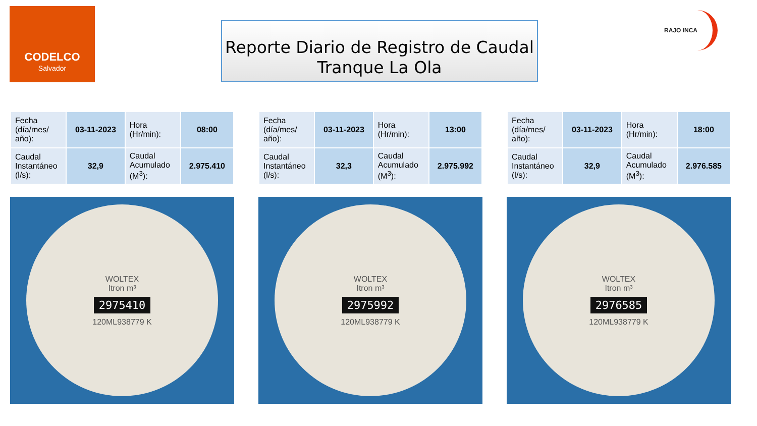CODELCO
Salvador
Reporte Diario de Registro de Caudal
Tranque La Ola
RAJO INCA
| Fecha (día/mes/ año): | 03-11-2023 | Hora (Hr/min): | 08:00 |
| Caudal Instantáneo (l/s): | 32,9 | Caudal Acumulado (M<sup>3</sup>): | 2.975.410 |
WOLTEX
Itron m³
2975410
120ML938779 K
| Fecha (día/mes/ año): | 03-11-2023 | Hora (Hr/min): | 13:00 |
| Caudal Instantáneo (l/s): | 32,3 | Caudal Acumulado (M<sup>3</sup>): | 2.975.992 |
WOLTEX
Itron m³
2975992
120ML938779 K
| Fecha (día/mes/ año): | 03-11-2023 | Hora (Hr/min): | 18:00 |
| Caudal Instantáneo (l/s): | 32,9 | Caudal Acumulado (M<sup>3</sup>): | 2.976.585 |
WOLTEX
Itron m³
2976585
120ML938779 K